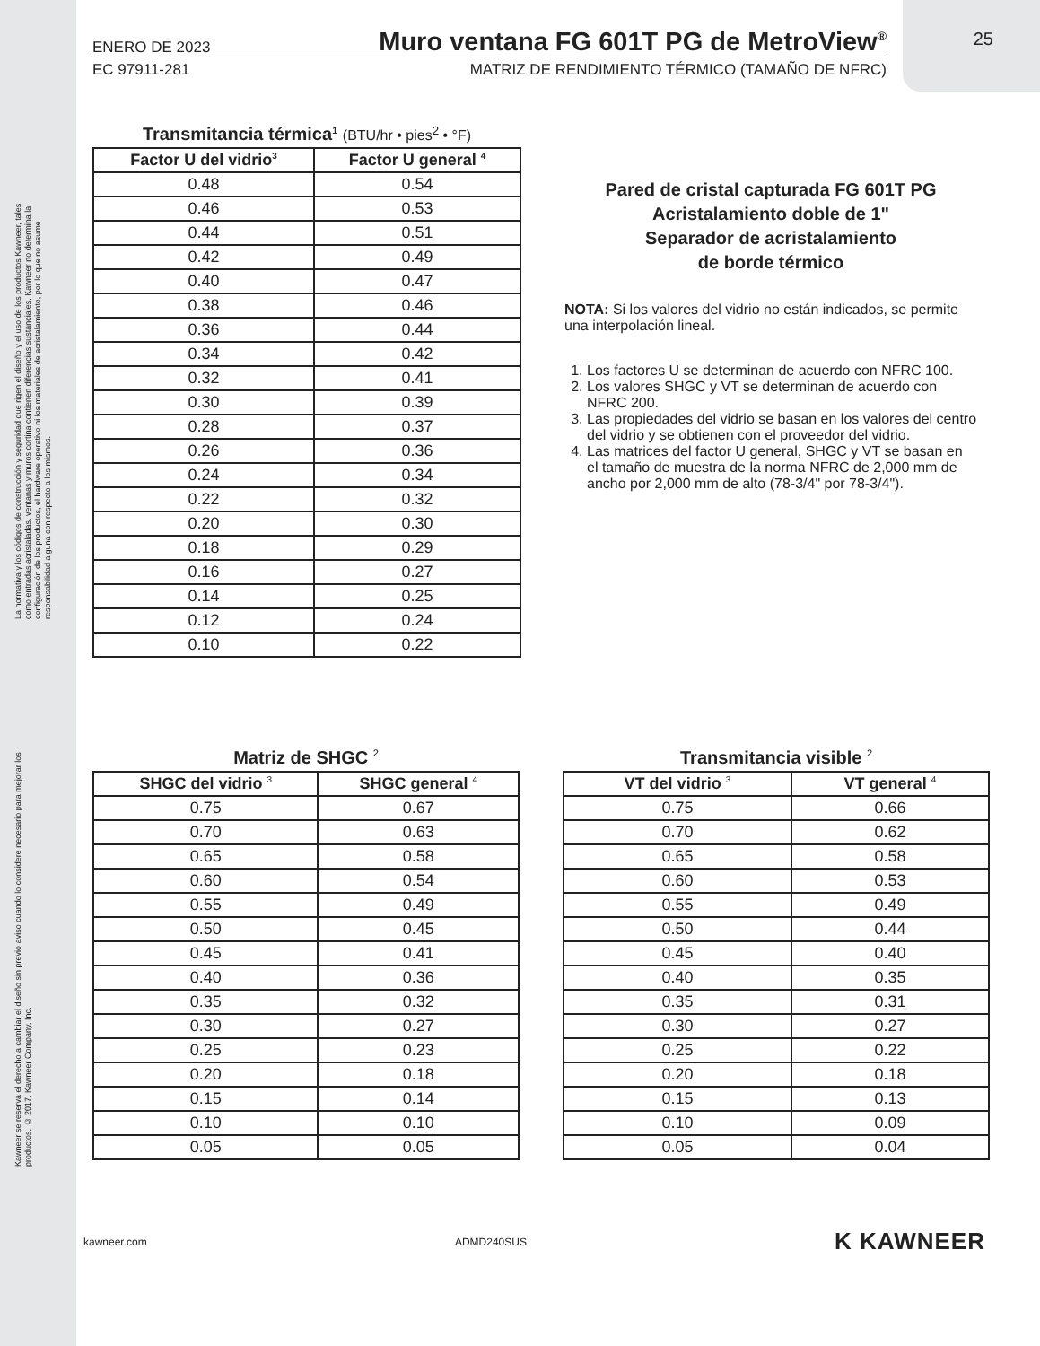La normativa y los códigos de construcción y seguridad que rigen el diseño y el uso de los productos Kawneer, tales como entradas acristaladas, ventanas y muros cortina contienen diferencias sustanciales. Kawneer no determina la configuración de los productos, el hardware operativo ni los materiales de acristalamiento, por lo que no asume responsabilidad alguna con respecto a los mismos.
Kawneer se reserva el derecho a cambiar el diseño sin previo aviso cuando lo considere necesario para mejorar los productos. © 2017, Kawneer Company, Inc.
25
ENERO DE 2023
Muro ventana FG 601T PG de MetroView<sup>®</sup>
EC 97911-281 MATRIZ DE RENDIMIENTO TÉRMICO (TAMAÑO DE NFRC)
Transmitancia térmica <sup>1</sup> (BTU/hr • pies <sup>2</sup> • °F)
| Factor U del vidrio<sup>3</sup> | Factor U general <sup>4</sup> |
| --- | --- |
| 0.48 | 0.54 |
| 0.46 | 0.53 |
| 0.44 | 0.51 |
| 0.42 | 0.49 |
| 0.40 | 0.47 |
| 0.38 | 0.46 |
| 0.36 | 0.44 |
| 0.34 | 0.42 |
| 0.32 | 0.41 |
| 0.30 | 0.39 |
| 0.28 | 0.37 |
| 0.26 | 0.36 |
| 0.24 | 0.34 |
| 0.22 | 0.32 |
| 0.20 | 0.30 |
| 0.18 | 0.29 |
| 0.16 | 0.27 |
| 0.14 | 0.25 |
| 0.12 | 0.24 |
| 0.10 | 0.22 |
Pared de cristal capturada FG 601T PG
Acristalamiento doble de 1"
Separador de acristalamiento
de borde térmico
NOTA: Si los valores del vidrio no están indicados, se permite una interpolación lineal.
1. Los factores U se determinan de acuerdo con NFRC 100.
2. Los valores SHGC y VT se determinan de acuerdo con NFRC 200.
3. Las propiedades del vidrio se basan en los valores del centro del vidrio y se obtienen con el proveedor del vidrio.
4. Las matrices del factor U general, SHGC y VT se basan en el tamaño de muestra de la norma NFRC de 2,000 mm de ancho por 2,000 mm de alto (78-3/4" por 78-3/4").
Matriz de SHGC <sup>2</sup>
| SHGC del vidrio <sup>3</sup> | SHGC general <sup>4</sup> |
| --- | --- |
| 0.75 | 0.67 |
| 0.70 | 0.63 |
| 0.65 | 0.58 |
| 0.60 | 0.54 |
| 0.55 | 0.49 |
| 0.50 | 0.45 |
| 0.45 | 0.41 |
| 0.40 | 0.36 |
| 0.35 | 0.32 |
| 0.30 | 0.27 |
| 0.25 | 0.23 |
| 0.20 | 0.18 |
| 0.15 | 0.14 |
| 0.10 | 0.10 |
| 0.05 | 0.05 |
Transmitancia visible <sup>2</sup>
| VT del vidrio <sup>3</sup> | VT general <sup>4</sup> |
| --- | --- |
| 0.75 | 0.66 |
| 0.70 | 0.62 |
| 0.65 | 0.58 |
| 0.60 | 0.53 |
| 0.55 | 0.49 |
| 0.50 | 0.44 |
| 0.45 | 0.40 |
| 0.40 | 0.35 |
| 0.35 | 0.31 |
| 0.30 | 0.27 |
| 0.25 | 0.22 |
| 0.20 | 0.18 |
| 0.15 | 0.13 |
| 0.10 | 0.09 |
| 0.05 | 0.04 |
kawneer.com ADMD240SUS K KAWNEER